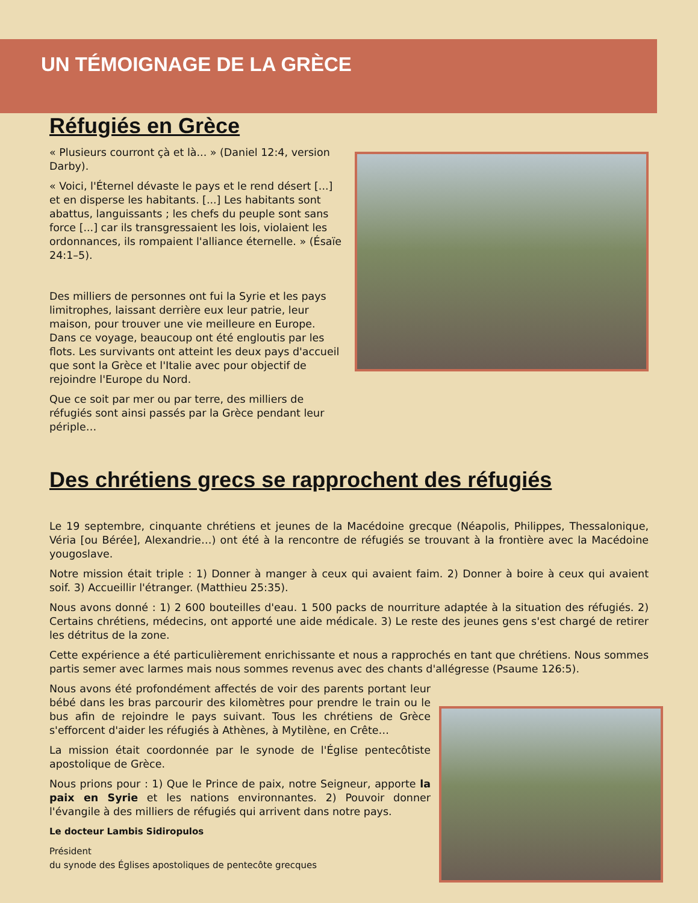UN TÉMOIGNAGE DE LA GRÈCE
Réfugiés en Grèce
« Plusieurs courront çà et là... » (Daniel 12:4, version Darby).
« Voici, l'Éternel dévaste le pays et le rend désert [...] et en disperse les habitants. [...] Les habitants sont abattus, languissants ; les chefs du peuple sont sans force [...] car ils transgressaient les lois, violaient les ordonnances, ils rompaient l'alliance éternelle. » (Ésaïe 24:1–5).
Des milliers de personnes ont fui la Syrie et les pays limitrophes, laissant derrière eux leur patrie, leur maison, pour trouver une vie meilleure en Europe. Dans ce voyage, beaucoup ont été engloutis par les flots. Les survivants ont atteint les deux pays d'accueil que sont la Grèce et l'Italie avec pour objectif de rejoindre l'Europe du Nord.
Que ce soit par mer ou par terre, des milliers de réfugiés sont ainsi passés par la Grèce pendant leur périple…
Des chrétiens grecs se rapprochent des réfugiés
Le 19 septembre, cinquante chrétiens et jeunes de la Macédoine grecque (Néapolis, Philippes, Thessalonique, Véria [ou Bérée], Alexandrie…) ont été à la rencontre de réfugiés se trouvant à la frontière avec la Macédoine yougoslave.
Notre mission était triple : 1) Donner à manger à ceux qui avaient faim. 2) Donner à boire à ceux qui avaient soif. 3) Accueillir l'étranger. (Matthieu 25:35).
Nous avons donné : 1) 2 600 bouteilles d'eau. 1 500 packs de nourriture adaptée à la situation des réfugiés. 2) Certains chrétiens, médecins, ont apporté une aide médicale. 3) Le reste des jeunes gens s'est chargé de retirer les détritus de la zone.
Cette expérience a été particulièrement enrichissante et nous a rapprochés en tant que chrétiens. Nous sommes partis semer avec larmes mais nous sommes revenus avec des chants d'allégresse (Psaume 126:5).
Nous avons été profondément affectés de voir des parents portant leur bébé dans les bras parcourir des kilomètres pour prendre le train ou le bus afin de rejoindre le pays suivant. Tous les chrétiens de Grèce s'efforcent d'aider les réfugiés à Athènes, à Mytilène, en Crête…
La mission était coordonnée par le synode de l'Église pentecôtiste apostolique de Grèce.
Nous prions pour : 1) Que le Prince de paix, notre Seigneur, apporte la paix en Syrie et les nations environnantes. 2) Pouvoir donner l'évangile à des milliers de réfugiés qui arrivent dans notre pays.
Le docteur Lambis Sidiropulos
Président
du synode des Églises apostoliques de pentecôte grecques